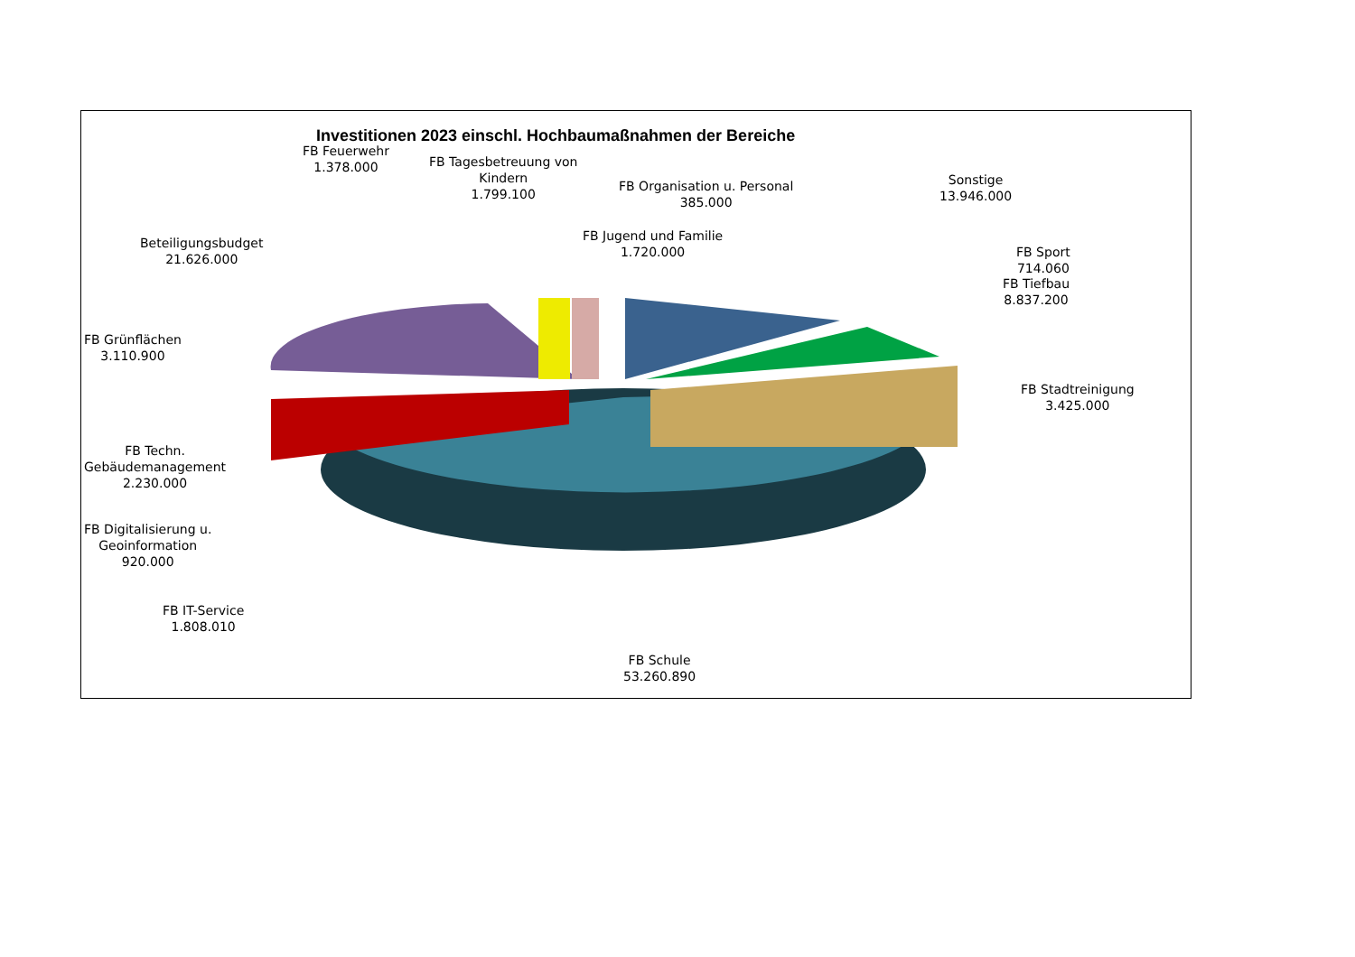Investitionen 2023 einschl. Hochbaumaßnahmen der Bereiche
FB Feuerwehr
1.378.000
FB Tagesbetreuung von
Kindern
1.799.100
FB Organisation u. Personal
385.000
Sonstige
13.946.000
FB Jugend und Familie
1.720.000
Beteiligungsbudget
21.626.000
FB Sport
714.060
FB Tiefbau
8.837.200
FB Grünflächen
3.110.900
FB Stadtreinigung
3.425.000
FB Techn.
Gebäudemanagement
2.230.000
FB Digitalisierung u.
Geoinformation
920.000
FB IT-Service
1.808.010
FB Schule
53.260.890